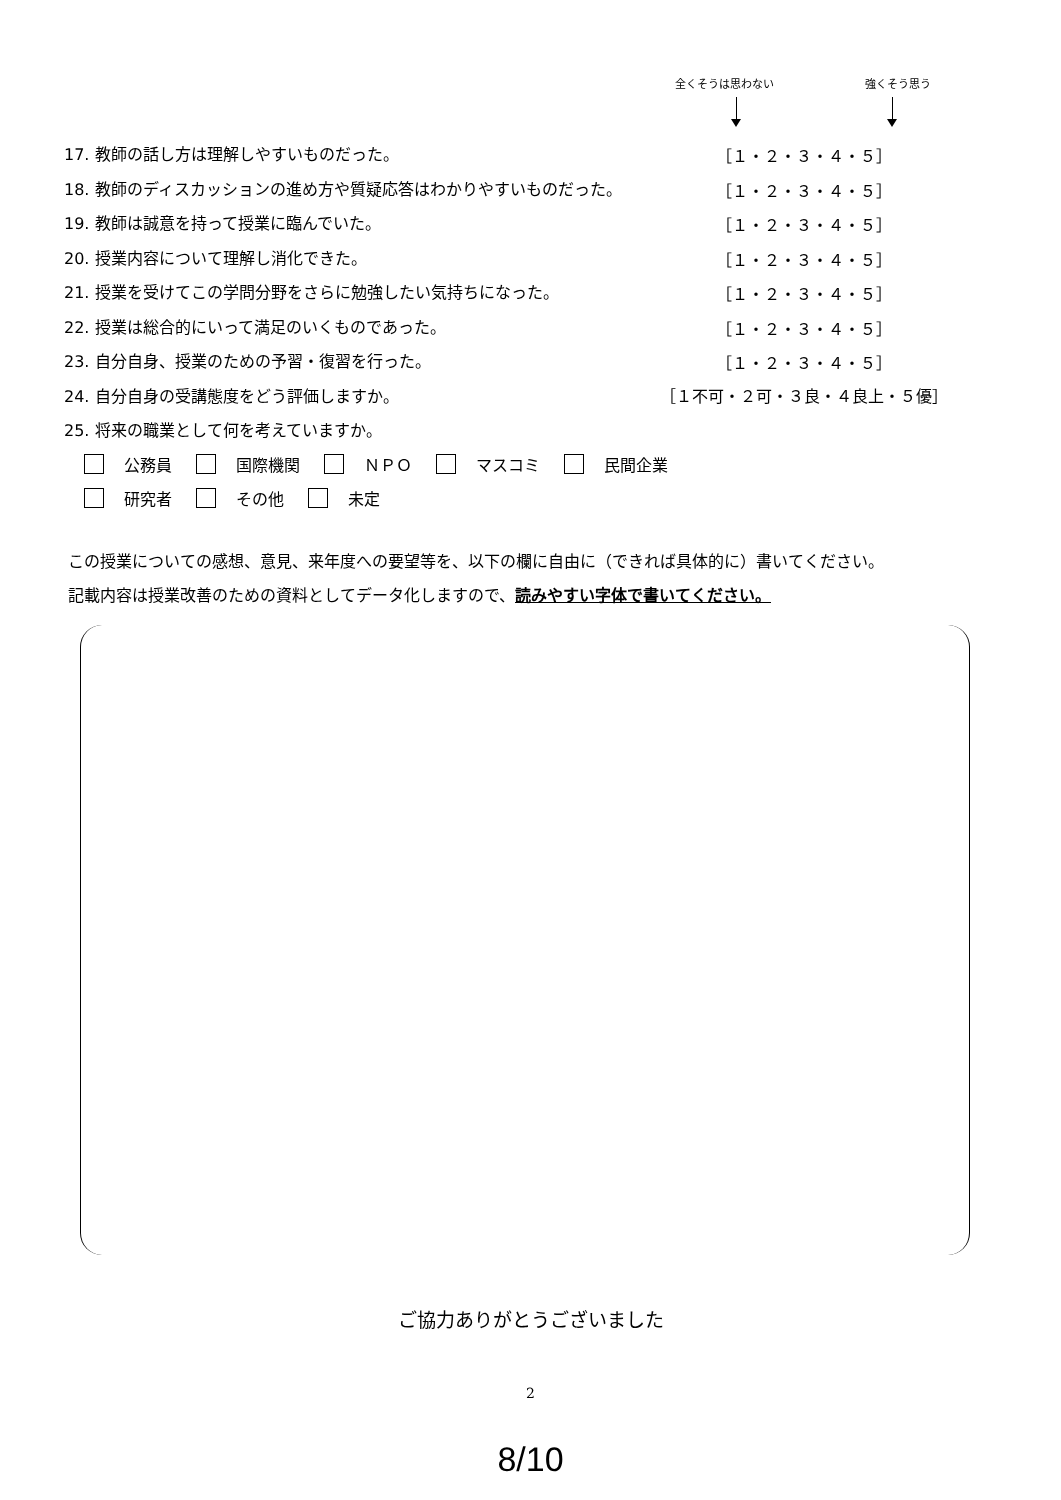全くそうは思わない 強くそう思う
17. 教師の話し方は理解しやすいものだった。 ［１・２・３・４・５］
18. 教師のディスカッションの進め方や質疑応答はわかりやすいものだった。 ［１・２・３・４・５］
19. 教師は誠意を持って授業に臨んでいた。 ［１・２・３・４・５］
20. 授業内容について理解し消化できた。 ［１・２・３・４・５］
21. 授業を受けてこの学問分野をさらに勉強したい気持ちになった。 ［１・２・３・４・５］
22. 授業は総合的にいって満足のいくものであった。 ［１・２・３・４・５］
23. 自分自身、授業のための予習・復習を行った。 ［１・２・３・４・５］
24. 自分自身の受講態度をどう評価しますか。 ［１不可・２可・３良・４良上・５優］
25. 将来の職業として何を考えていますか。
公務員 国際機関 ＮＰＯ マスコミ 民間企業
研究者 その他 未定
この授業についての感想、意見、来年度への要望等を、以下の欄に自由に（できれば具体的に）書いてください。
記載内容は授業改善のための資料としてデータ化しますので、読みやすい字体で書いてください。
ご協力ありがとうございました
2
8/10